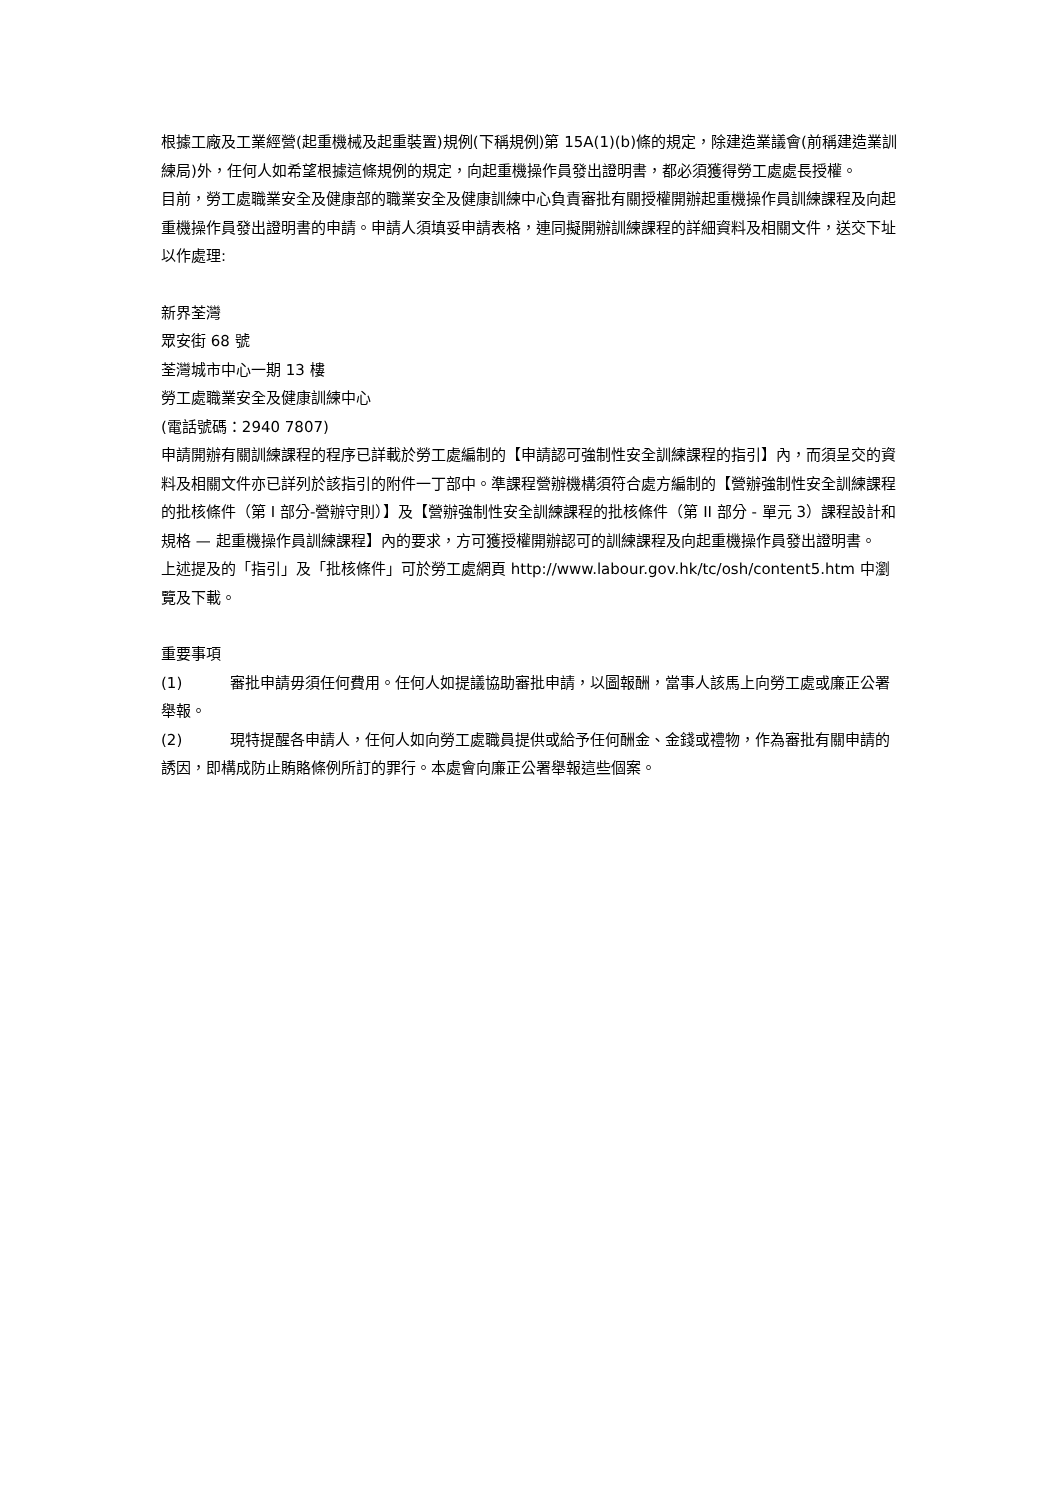根據工廠及工業經營(起重機械及起重裝置)規例(下稱規例)第 15A(1)(b)條的規定，除建造業議會(前稱建造業訓練局)外，任何人如希望根據這條規例的規定，向起重機操作員發出證明書，都必須獲得勞工處處長授權。
目前，勞工處職業安全及健康部的職業安全及健康訓練中心負責審批有關授權開辦起重機操作員訓練課程及向起重機操作員發出證明書的申請。申請人須填妥申請表格，連同擬開辦訓練課程的詳細資料及相關文件，送交下址以作處理:
新界荃灣
眾安街 68 號
荃灣城市中心一期 13 樓
勞工處職業安全及健康訓練中心
(電話號碼：2940 7807)
申請開辦有關訓練課程的程序已詳載於勞工處編制的【申請認可強制性安全訓練課程的指引】內，而須呈交的資料及相關文件亦已詳列於該指引的附件一丁部中。準課程營辦機構須符合處方編制的【營辦強制性安全訓練課程的批核條件（第 I 部分-營辦守則）】及【營辦強制性安全訓練課程的批核條件（第 II 部分 - 單元 3）課程設計和規格 — 起重機操作員訓練課程】內的要求，方可獲授權開辦認可的訓練課程及向起重機操作員發出證明書。
上述提及的「指引」及「批核條件」可於勞工處網頁 http://www.labour.gov.hk/tc/osh/content5.htm 中瀏覽及下載。
重要事項
(1) 審批申請毋須任何費用。任何人如提議協助審批申請，以圖報酬，當事人該馬上向勞工處或廉正公署舉報。
(2) 現特提醒各申請人，任何人如向勞工處職員提供或給予任何酬金、金錢或禮物，作為審批有關申請的誘因，即構成防止賄賂條例所訂的罪行。本處會向廉正公署舉報這些個案。